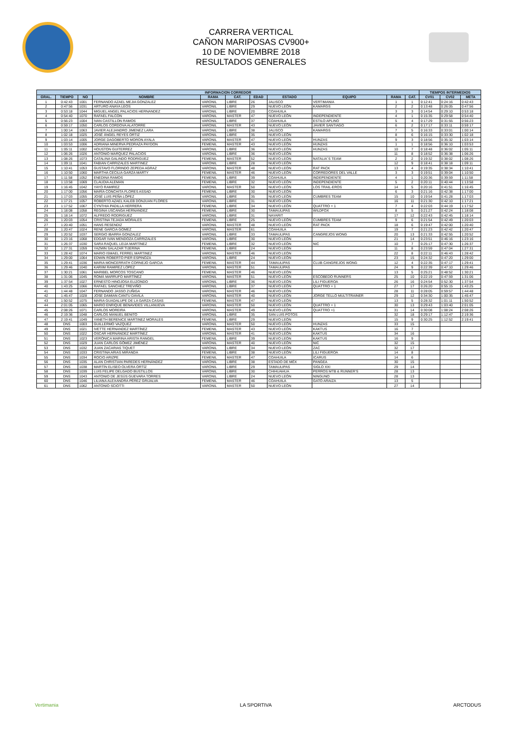CARRERA VERTICAL
CAÑON MARIPOSAS CV900+
10 DE NOVIEMBRE 2018
RESULTADOS GENERALES
| INFORMACION CORREDOR | | | | | | | | | | | TIEMPOS INTERMEDIOS | | |
| --- | --- | --- | --- | --- | --- | --- | --- | --- | --- | --- | --- | --- | --- |
| GRAL. | TIEMPO | NO | NOMBRE | RAMA | CAT. | EDAD | ESTADO | EQUIPO | RAMA | CAT. | CV01 | CV02 | META |
| 1 | 0:42:43 | 1001 | FERNANDO AZAEL MEJIA GONZALEZ | VARONIL | LIBRE | 26 | JALISCO | VERTIMANIA | 1 | 1 | 0:12:41 | 0:24:16 | 0:42:43 |
| 2 | 0:47:56 | 1031 | ARTURO ANAYA LEOS | VARONIL | LIBRE | 29 | NUEVO LEÓN | KAMARGS | 2 | 2 | 0:13:48 | 0:26:05 | 0:47:56 |
| 3 | 0:53:18 | 1044 | MIGUEL ANGEL PALACIOS HERNANDEZ | VARONIL | LIBRE | 20 | COAHUILA | | 3 | 3 | 0:14:54 | 0:29:10 | 0:53:18 |
| 4 | 0:54:40 | 1070 | RAFAEL FALCON | VARONIL | MASTER | 47 | NUEVO LEÓN | INDEPENDIENTE | 4 | 1 | 0:15:35 | 0:29:58 | 0:54:40 |
| 5 | 0:56:23 | 1004 | IVAN CASTILLON RAMOS | VARONIL | LIBRE | 37 | COAHUILA | ESTILO APLINO | 5 | 4 | 0:17:29 | 0:31:55 | 0:56:23 |
| 6 | 0:59:17 | 1050 | CARLOS CORDOVA ALATORRE | VARONIL | MASTER | 43 | NUEVO LEÓN | JAVIER SANTIAGO | 6 | 2 | 0:17:17 | 0:33:11 | 0:59:17 |
| 7 | 1:00:14 | 1063 | JAVIER ALEJANDRO JIMENEZ LARA | VARONIL | LIBRE | 38 | JALISCO | KAMARGS | 7 | 5 | 0:16:33 | 0:33:01 | 1:00:14 |
| 8 | 1:02:18 | 1025 | JOSÉ ÁNGEL REYES ORTIZ | VARONIL | LIBRE | 35 | NUEVO LEÓN | | 8 | 6 | 0:16:15 | 0:33:30 | 1:02:18 |
| 9 | 1:03:14 | 1005 | JORGE DAGOBERTO MORON AYALA | VARONIL | MASTER | 47 | NUEVO LEÓN | HUNZAS | 9 | 3 | 0:18:56 | 0:35:32 | 1:03:14 |
| 10 | 1:03:53 | 1006 | ADRIANA MINERVA PEDRAZA PAYDON | FEMENIL | MASTER | 43 | NUEVO LEÓN | HUNZAS | 1 | 1 | 0:18:56 | 0:36:10 | 1:03:53 |
| 11 | 1:05:11 | 1002 | HOUSTON GUITERREZ | VARONIL | LIBRE | 36 | NUEVO LEÓN | HUNZAS | 10 | 7 | 0:18:48 | 0:36:02 | 1:05:11 |
| 12 | 1:06:26 | 1026 | ANTONIO MARQUEZ PALACIOS | VARONIL | LIBRE | 36 | NUEVO LEÓN | | 11 | 8 | 0:18:52 | 0:36:38 | 1:06:26 |
| 13 | 1:08:26 | 1073 | CATALINA GALINDO RODRIGUEZ | FEMENIL | MASTER | 52 | NUEVO LEÓN | NATALIA´S TEAM | 2 | 2 | 0:19:32 | 0:38:02 | 1:08:26 |
| 14 | 1:09:11 | 1041 | FABIAN CARRIZALES MARTINEZ | VARONIL | LIBRE | 28 | NUEVO LEÓN | | 12 | 9 | 0:18:41 | 0:38:18 | 1:09:11 |
| 15 | 1:10:41 | 1053 | GUSTAVO FLORINDO ZEPEDA AGRAZ | VARONIL | MASTER | 48 | NUEVO LEÓN | RAT PACK | 13 | 4 | 0:19:35 | 0:38:34 | 1:10:41 |
| 16 | 1:10:50 | 1060 | MARTHA CECILIA GARZA MARTY | FEMENIL | MASTER | 46 | NUEVO LEÓN | CORREDORES DEL VALLE | 3 | 3 | 0:19:51 | 0:39:04 | 1:10:50 |
| 17 | 1:11:58 | 1052 | ENEDINA RAMOS | FEMENIL | LIBRE | 39 | COAHUILA | INDEPENDIENTE | 4 | 1 | 0:20:36 | 0:39:59 | 1:11:58 |
| 18 | 1:13:58 | 1069 | CLAUDIA ALEMAN | FEMENIL | LIBRE | 32 | NUEVO LEÓN | INDEPENDIENTE | 5 | 2 | 0:20:11 | 0:40:44 | 1:13:58 |
| 19 | 1:16:45 | 1042 | YAYO RAMIREZ | VARONIL | MASTER | 50 | NUEVO LEÓN | LOS TRAIL-EROS | 14 | 5 | 0:20:16 | 0:41:51 | 1:16:45 |
| 20 | 1:17:00 | 1056 | MARÍA CONCHITA FLORES ASSAD | FEMENIL | LIBRE | 30 | NUEVO LEÓN | | 6 | 3 | 0:21:16 | 0:42:38 | 1:17:00 |
| 21 | 1:17:03 | 1055 | JOSÉ LUIS PEÑA LÓPEZ | VARONIL | LIBRE | 35 | NUEVO LEÓN | CUMBRES TEAM | 15 | 10 | 0:19:54 | 0:41:28 | 1:17:03 |
| 22 | 1:17:21 | 1057 | ROBERTO AZAEL KALEB DONJUAN FLORES | VARONIL | LIBRE | 31 | NUEVO LEÓN | | 16 | 11 | 0:21:30 | 0:42:10 | 1:17:21 |
| 23 | 1:17:52 | 1067 | CYNTHIA PADILLA HERRERA | FEMENIL | LIBRE | 34 | NUEVO LEÓN | QUATTRO + 1 | 7 | 4 | 0:22:03 | 0:44:19 | 1:17:52 |
| 24 | 1:18:08 | 1058 | REGINA USCANGA HERNANDEZ | FEMENIL | LIBRE | 30 | TAMAULIPAS | WILDFOX | 8 | 5 | 0:21:27 | 0:42:24 | 1:18:08 |
| 25 | 1:18:14 | 1072 | ALFREDO RODRIGUEZ | VARONIL | LIBRE | 31 | NAYARIT | | 17 | 12 | 0:22:43 | 0:42:45 | 1:18:14 |
| 26 | 1:20:03 | 1054 | CRISTINA TEJADA MORALES | FEMENIL | LIBRE | 25 | NUEVO LEÓN | CUMBRES TEAM | 9 | 6 | 0:21:54 | 0:42:49 | 1:20:03 |
| 27 | 1:20:40 | 1051 | HANS RESENDIZ | VARONIL | MASTER | 48 | NUEVO LEÓN | RAT PACK | 18 | 6 | 0:19:47 | 0:42:00 | 1:20:40 |
| 28 | 1:20:47 | 1024 | RENE GARCIA GOMEZ | VARONIL | MASTER | 61 | COAHUILA | | 19 | 7 | 0:21:23 | 0:42:42 | 1:20:47 |
| 29 | 1:20:52 | 1037 | SERGIO IBARRA GONZALEZ | VARONIL | LIBRE | 33 | TAMAULIPAS | CANGREJOS WONG | 20 | 13 | 0:21:33 | 0:42:55 | 1:20:52 |
| 30 | 1:23:16 | 1068 | EDGAR IVAN MENDOZA CARRIZALES | VARONIL | LIBRE | 30 | NUEVO LEÓN | | 21 | 14 | 0:23:51 | 0:46:16 | 1:23:16 |
| 31 | 1:26:37 | 1030 | SARA RAQUEL LEIJA MARTÍNEZ | FEMENIL | LIBRE | 32 | NUEVO LEÓN | NIC | 10 | 7 | 0:25:17 | 0:47:30 | 1:26:37 |
| 32 | 1:27:31 | 1059 | YAZMIN SALAZAR TIJERINA | FEMENIL | LIBRE | 24 | NUEVO LEÓN | | 11 | 8 | 0:23:59 | 0:47:04 | 1:27:31 |
| 33 | 1:28:42 | 1074 | MARIO ISMAEL FERREL MARTINEZ | VARONIL | MASTER | 46 | NUEVO LEÓN | | 22 | 8 | 0:22:11 | 0:46:43 | 1:28:42 |
| 34 | 1:29:00 | 1064 | EDWIN ROBERTO PIER ESPINOZA | VARONIL | LIBRE | 24 | NUEVO LEÓN | | 23 | 15 | 0:24:32 | 0:47:20 | 1:29:00 |
| 35 | 1:29:41 | 1036 | MARIA MONCERRATH CORNEJO GARCIA | FEMENIL | MASTER | 44 | TAMAULIPAS | CLUB CANGREJOS WONG | 12 | 4 | 0:22:35 | 0:47:17 | 1:29:41 |
| 36 | 1:29:46 | 1040 | KARIIM RAMIREZ LOPEZ | VARONIL | MASTER | 51 | TAMAULIPAS | | 24 | 9 | 0:22:39 | 0:47:10 | 1:29:46 |
| 37 | 1:30:21 | 1061 | MARIBEL MORCOS TOSCANO | FEMENIL | MASTER | 46 | NUEVO LEÓN | | 13 | 5 | 0:25:21 | 0:48:52 | 1:30:21 |
| 38 | 1:31:06 | 1045 | ROMÁ MARRUFO MARTÍNEZ | VARONIL | MASTER | 51 | NUEVO LEÓN | ESCOBEDO RUNNERS | 25 | 10 | 0:22:19 | 0:47:59 | 1:31:06 |
| 39 | 1:37:54 | 1027 | ERNESTO HINOJOSA ELIZONDO | VARONIL | LIBRE | 36 | NUEVO LEÓN | LILI FIGUEROA | 26 | 16 | 0:24:54 | 0:52:30 | 1:37:54 |
| 40 | 1:43:25 | 1066 | RAFAEL SANCHEZ TREVIÑO | VARONIL | LIBRE | 37 | NUEVO LEÓN | QUATTRO + 1 | 27 | 17 | 0:26:20 | 0:55:15 | 1:43:25 |
| 41 | 1:44:48 | 1047 | FERNANDO JASSO ZUÑIGA | VARONIL | MASTER | 46 | NUEVO LEÓN | | 28 | 11 | 0:28:05 | 0:59:57 | 1:44:48 |
| 42 | 1:45:47 | 1028 | JOSE DAMIAN CANTU DAVILA | VARONIL | MASTER | 40 | NUEVO LEÓN | JORGE TELLO MULTITRAINER | 29 | 12 | 0:34:30 | 1:00:35 | 1:45:47 |
| 43 | 1:50:52 | 1075 | MARIA GUADALUPE DE LA GARZA CASAS | FEMENIL | MASTER | 47 | NUEVO LEÓN | | 13 | 5 | 0:28:32 | 1:01:11 | 1:50:52 |
| 44 | 2:01:05 | 1065 | MARIO ENRIQUE BENAVIDES VILLANUEVA | VARONIL | MASTER | 50 | NUEVO LEÓN | QUATTRO + 1 | 30 | 13 | 0:29:43 | 1:03:40 | 2:01:05 |
| 45 | 2:08:26 | 1071 | CARLOS MOREIRA | VARONIL | MASTER | 49 | NUEVO LEÓN | QUATTRO +1 | 31 | 14 | 0:30:08 | 1:08:24 | 2:08:26 |
| 46 | 2:19:36 | 1048 | CARLOS MANUEL BENITO | VARONIL | LIBRE | 35 | SAN LUIS POTOS | | 32 | 18 | 0:29:17 | 1:12:47 | 2:19:36 |
| 47 | 2:19:41 | 1049 | YANETH BERENICE MARTINEZ MORALES | FEMENIL | LIBRE | 29 | NUEVO LEÓN | | 15 | 9 | 0:30:25 | 1:12:52 | 2:19:41 |
| 48 | DNS | 1003 | GUILLERMO VAZQUEZ | VARONIL | MASTER | 50 | NUEVO LEÓN | HUNZAS | 33 | 15 | | | |
| 49 | DNS | 1021 | IVETTE HERNANDEZ MARTÍNEZ | FEMENIL | MASTER | 43 | NUEVO LEÓN | KAKTUS | 16 | 7 | | | |
| 50 | DNS | 1022 | OSCAR HERNÁNDEZ MARTÍNEZ | VARONIL | MASTER | 41 | NUEVO LEÓN | KAKTUS | 34 | 16 | | | |
| 51 | DNS | 1023 | VERÓNICA MARINA ARISTA RANGEL | FEMENIL | LIBRE | 39 | NUEVO LEÓN | KAKTUS | 16 | 9 | | | |
| 52 | DNS | 1029 | JUAN CARLOS GÓMEZ JIMÉNEZ | VARONIL | MASTER | 40 | NUEVO LEÓN | NIC | 32 | 15 | | | |
| 53 | DNS | 1032 | JUAN ZACARIAS TIQUET | VARONIL | LIBRE | 34 | NUEVO LEÓN | ZAC | 32 | 17 | | | |
| 54 | DNS | 1033 | CRISTINA ARIAS MIRANDA | FEMENIL | LIBRE | 38 | NUEVO LEÓN | LILI FIGUEROA | 14 | 8 | | | |
| 55 | DNS | 1034 | ROCIO ARIZPE | FEMENIL | MASTER | 47 | COAHUILA | ICARUS | 14 | 6 | | | |
| 56 | DNS | 1035 | ALAN CHRISTIAN PAREDES HERNÁNDEZ | VARONIL | LIBRE | 38 | ESTADO DE MÉX | PANGEA | 30 | 15 | | | |
| 57 | DNS | 1038 | MARTÍN ELISEO OLVERA ORTÍZ | VARONIL | LIBRE | 29 | TAMAULIPAS | SIGLO XXI | 29 | 14 | | | |
| 58 | DNS | 1039 | LUIS FELIPE DELGADO BUSTILLOS | VARONIL | LIBRE | 30 | CHIHUAHUA | PERROS MTB & RUNNER'S | 28 | 13 | | | |
| 59 | DNS | 1043 | ANTONIO DE JESÚS GUEVARA TORRES | VARONIL | LIBRE | 24 | NUEVO LEÓN | NINGUNO | 28 | 13 | | | |
| 60 | DNS | 1046 | LILIANA ALEXANDRA PÉREZ GRIJALVA | FEMENIL | MASTER | 46 | COAHUILA | GATO ARAIZA | 13 | 5 | | | |
| 61 | DNS | 1062 | ANTONIO SCIOTTI | VARONIL | MASTER | 50 | NUEVO LEÓN | | 27 | 14 | | | |
Vertimania LA SPORTIVA ARCTODUS